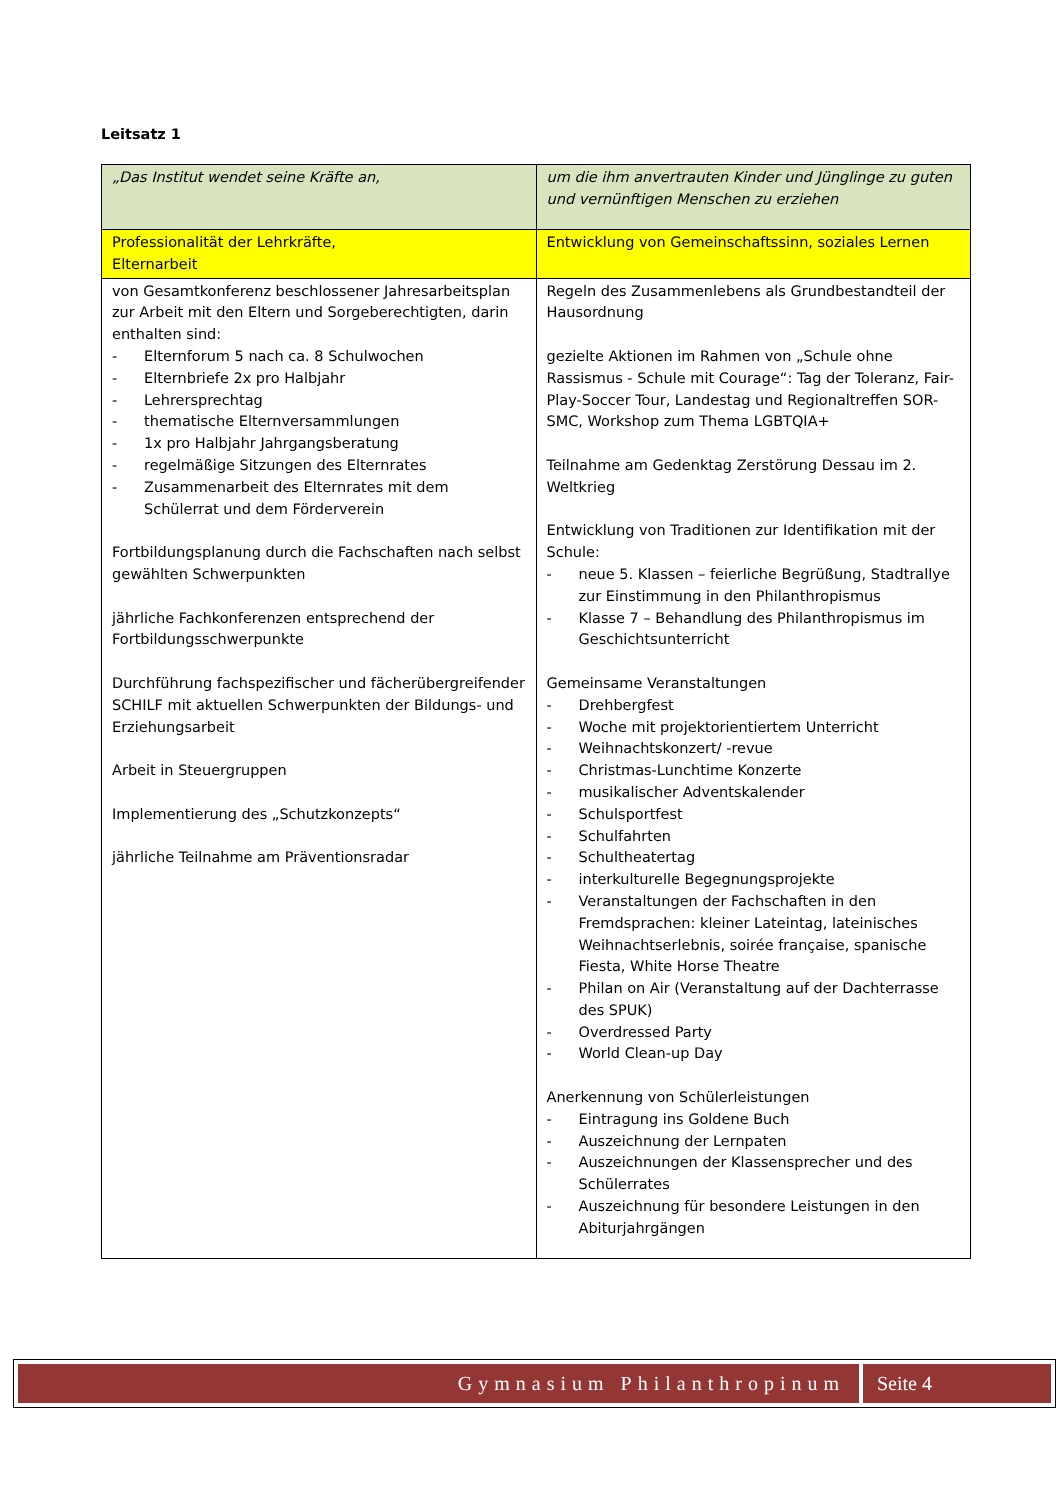Leitsatz 1
| „Das Institut wendet seine Kräfte an, | um die ihm anvertrauten Kinder und Jünglinge zu guten und vernünftigen Menschen zu erziehen |
| Professionalität der Lehrkräfte, Elternarbeit | Entwicklung von Gemeinschaftssinn, soziales Lernen |
| von Gesamtkonferenz beschlossener Jahresarbeitsplan zur Arbeit mit den Eltern und Sorgeberechtigten, darin enthalten sind: - Elternforum 5 nach ca. 8 Schulwochen - Elternbriefe 2x pro Halbjahr - Lehrersprechtag - thematische Elternversammlungen - 1x pro Halbjahr Jahrgangsberatung - regelmäßige Sitzungen des Elternrates - Zusammenarbeit des Elternrates mit dem Schülerrat und dem Förderverein Fortbildungsplanung durch die Fachschaften nach selbst gewählten Schwerpunkten jährliche Fachkonferenzen entsprechend der Fortbildungsschwerpunkte Durchführung fachspezifischer und fächerübergreifender SCHILF mit aktuellen Schwerpunkten der Bildungs- und Erziehungsarbeit Arbeit in Steuergruppen Implementierung des „Schutzkonzepts“ jährliche Teilnahme am Präventionsradar | Regeln des Zusammenlebens als Grundbestandteil der Hausordnung gezielte Aktionen im Rahmen von „Schule ohne Rassismus - Schule mit Courage“: Tag der Toleranz, Fair-Play-Soccer Tour, Landestag und Regionaltreffen SOR-SMC, Workshop zum Thema LGBTQIA+ Teilnahme am Gedenktag Zerstörung Dessau im 2. Weltkrieg Entwicklung von Traditionen zur Identifikation mit der Schule: - neue 5. Klassen – feierliche Begrüßung, Stadtrallye zur Einstimmung in den Philanthropismus - Klasse 7 – Behandlung des Philanthropismus im Geschichtsunterricht Gemeinsame Veranstaltungen - Drehbergfest - Woche mit projektorientiertem Unterricht - Weihnachtskonzert/ -revue - Christmas-Lunchtime Konzerte - musikalischer Adventskalender - Schulsportfest - Schulfahrten - Schultheatertag - interkulturelle Begegnungsprojekte - Veranstaltungen der Fachschaften in den Fremdsprachen: kleiner Lateintag, lateinisches Weihnachtserlebnis, soirée française, spanische Fiesta, White Horse Theatre - Philan on Air (Veranstaltung auf der Dachterrasse des SPUK) - Overdressed Party - World Clean-up Day Anerkennung von Schülerleistungen - Eintragung ins Goldene Buch - Auszeichnung der Lernpaten - Auszeichnungen der Klassensprecher und des Schülerrates - Auszeichnung für besondere Leistungen in den Abiturjahrgängen |
Gymnasium Philanthropinum Seite 4